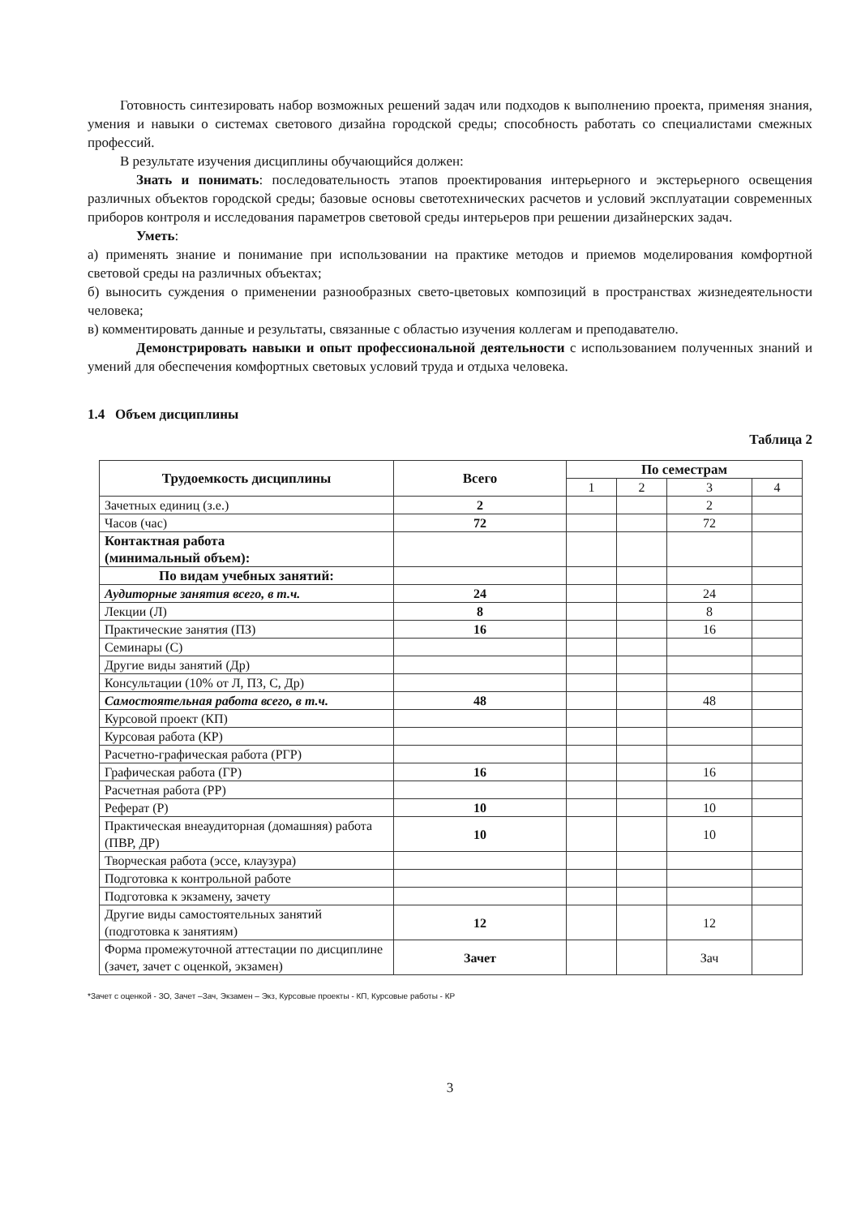Готовность синтезировать набор возможных решений задач или подходов к выполнению проекта, применяя знания, умения и навыки о системах светового дизайна городской среды; способность работать со специалистами смежных профессий.
В результате изучения дисциплины обучающийся должен:
Знать и понимать: последовательность этапов проектирования интерьерного и экстерьерного освещения различных объектов городской среды; базовые основы светотехнических расчетов и условий эксплуатации современных приборов контроля и исследования параметров световой среды интерьеров при решении дизайнерских задач.
Уметь:
а) применять знание и понимание при использовании на практике методов и приемов моделирования комфортной световой среды на различных объектах;
б) выносить суждения о применении разнообразных свето-цветовых композиций в пространствах жизнедеятельности человека;
в) комментировать данные и результаты, связанные с областью изучения коллегам и преподавателю.
Демонстрировать навыки и опыт профессиональной деятельности с использованием полученных знаний и умений для обеспечения комфортных световых условий труда и отдыха человека.
1.4 Объем дисциплины
Таблица 2
| Трудоемкость дисциплины | Всего | По семестрам | | | |
| --- | --- | --- | --- | --- | --- |
| | | 1 | 2 | 3 | 4 |
| Зачетных единиц (з.е.) | 2 | | | 2 | |
| Часов (час) | 72 | | | 72 | |
| Контактная работа (минимальный объем): | | | | | |
| По видам учебных занятий: | | | | | |
| Аудиторные занятия всего, в т.ч. | 24 | | | 24 | |
| Лекции (Л) | 8 | | | 8 | |
| Практические занятия (ПЗ) | 16 | | | 16 | |
| Семинары (С) | | | | | |
| Другие виды занятий (Др) | | | | | |
| Консультации (10% от Л, ПЗ, С, Др) | | | | | |
| Самостоятельная работа всего, в т.ч. | 48 | | | 48 | |
| Курсовой проект (КП) | | | | | |
| Курсовая работа (КР) | | | | | |
| Расчетно-графическая работа (РГР) | | | | | |
| Графическая работа (ГР) | 16 | | | 16 | |
| Расчетная работа (РР) | | | | | |
| Реферат (Р) | 10 | | | 10 | |
| Практическая внеаудиторная (домашняя) работа (ПВР, ДР) | 10 | | | 10 | |
| Творческая работа (эссе, клаузура) | | | | | |
| Подготовка к контрольной работе | | | | | |
| Подготовка к экзамену, зачету | | | | | |
| Другие виды самостоятельных занятий (подготовка к занятиям) | 12 | | | 12 | |
| Форма промежуточной аттестации по дисциплине (зачет, зачет с оценкой, экзамен) | Зачет | | | Зач | |
*Зачет с оценкой - ЗО, Зачет –Зач, Экзамен – Экз, Курсовые проекты - КП, Курсовые работы - КР
3